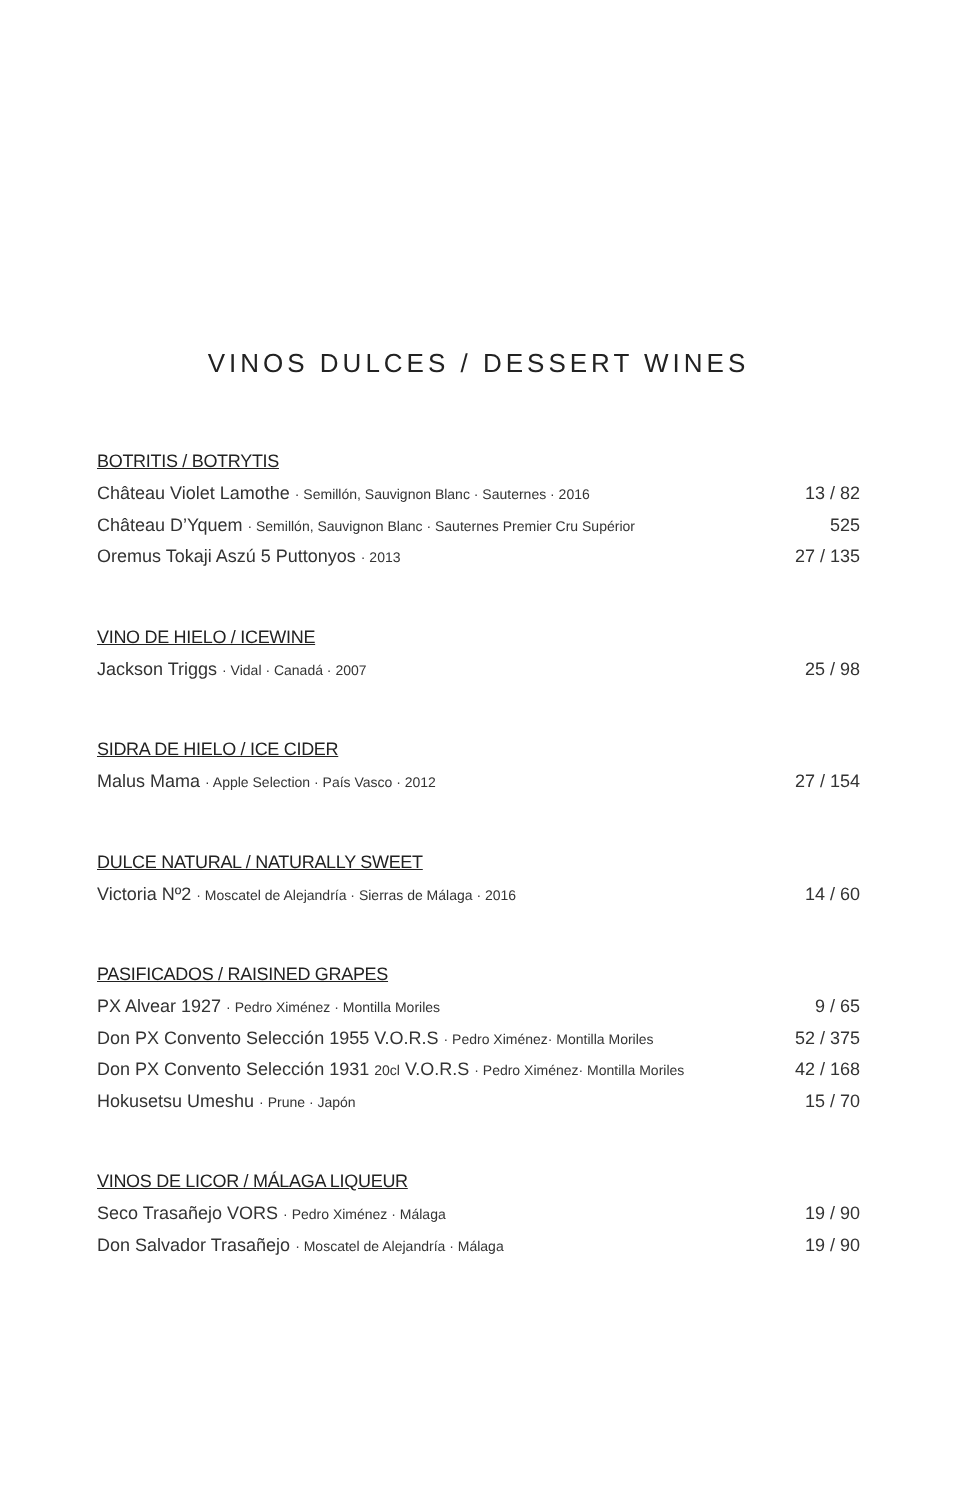VINOS DULCES / DESSERT WINES
BOTRITIS / BOTRYTIS
Château Violet Lamothe · Semillón, Sauvignon Blanc · Sauternes · 2016 13 / 82
Château D’Yquem · Semillón, Sauvignon Blanc · Sauternes Premier Cru Supérior 525
Oremus Tokaji Aszú 5 Puttonyos · 2013 27 / 135
VINO DE HIELO / ICEWINE
Jackson Triggs · Vidal · Canadá · 2007 25 / 98
SIDRA DE HIELO / ICE CIDER
Malus Mama · Apple Selection · País Vasco · 2012 27 / 154
DULCE NATURAL / NATURALLY SWEET
Victoria Nº2 · Moscatel de Alejandría · Sierras de Málaga · 2016 14 / 60
PASIFICADOS / RAISINED GRAPES
PX Alvear 1927 · Pedro Ximénez · Montilla Moriles 9 / 65
Don PX Convento Selección 1955 V.O.R.S · Pedro Ximénez· Montilla Moriles 52 / 375
Don PX Convento Selección 1931 20cl V.O.R.S · Pedro Ximénez· Montilla Moriles 42 / 168
Hokusetsu Umeshu · Prune · Japón 15 / 70
VINOS DE LICOR / MÁLAGA LIQUEUR
Seco Trasañejo VORS · Pedro Ximénez · Málaga 19 / 90
Don Salvador Trasañejo · Moscatel de Alejandría · Málaga 19 / 90